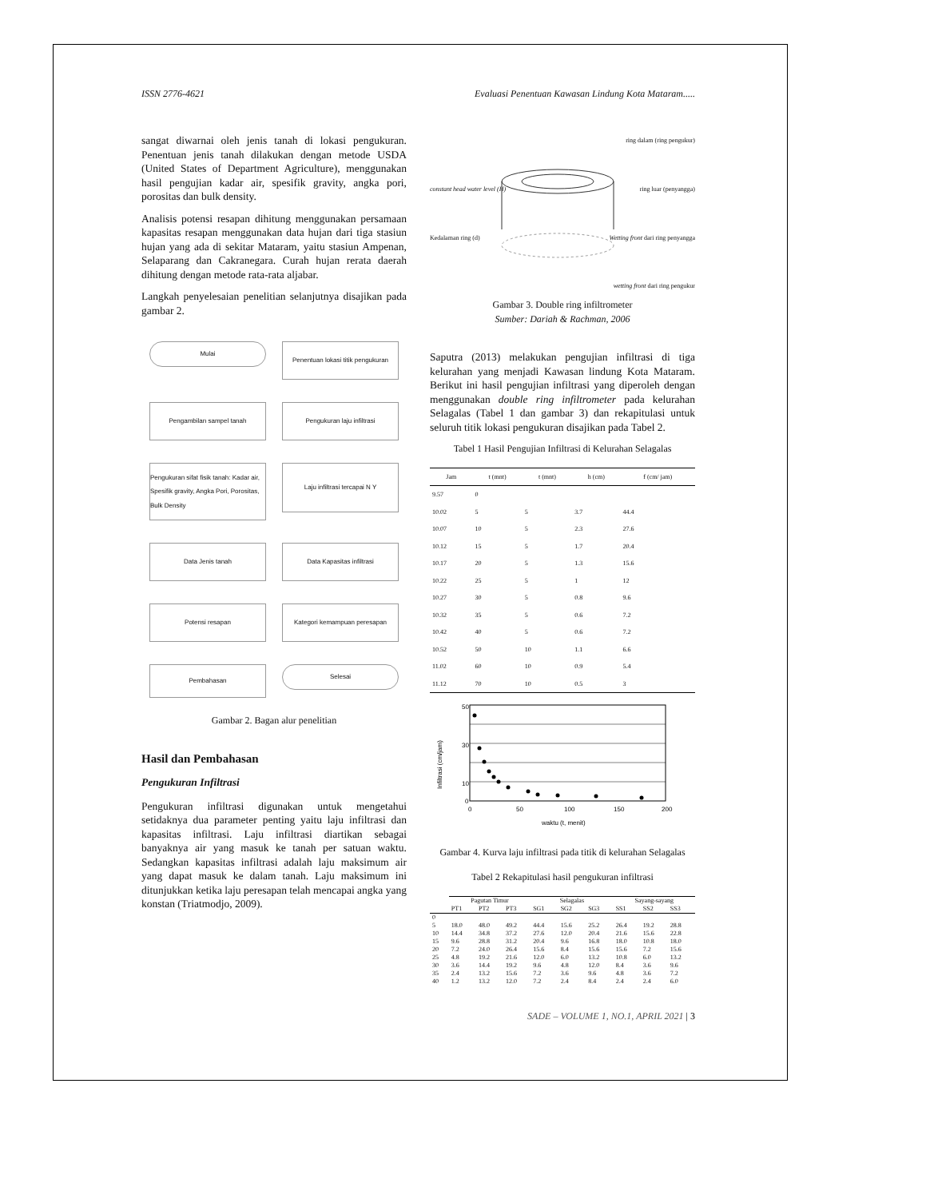ISSN 2776-4621 Evaluasi Penentuan Kawasan Lindung Kota Mataram.....
sangat diwarnai oleh jenis tanah di lokasi pengukuran. Penentuan jenis tanah dilakukan dengan metode USDA (United States of Department Agriculture), menggunakan hasil pengujian kadar air, spesifik gravity, angka pori, porositas dan bulk density.
Analisis potensi resapan dihitung menggunakan persamaan kapasitas resapan menggunakan data hujan dari tiga stasiun hujan yang ada di sekitar Mataram, yaitu stasiun Ampenan, Selaparang dan Cakranegara. Curah hujan rerata daerah dihitung dengan metode rata-rata aljabar.
Langkah penyelesaian penelitian selanjutnya disajikan pada gambar 2.
Mulai
Penentuan lokasi titik pengukuran
Pengambilan sampel tanah
Pengukuran laju infiltrasi
Pengukuran sifat fisik tanah: Kadar air, Spesifik gravity, Angka Pori, Porositas, Bulk Density
Laju infiltrasi tercapai N Y
Data Jenis tanah
Data Kapasitas infiltrasi
Potensi resapan
Kategori kemampuan peresapan
Pembahasan
Selesai
Gambar 2. Bagan alur penelitian
Hasil dan Pembahasan
Pengukuran Infiltrasi
Pengukuran infiltrasi digunakan untuk mengetahui setidaknya dua parameter penting yaitu laju infiltrasi dan kapasitas infiltrasi. Laju infiltrasi diartikan sebagai banyaknya air yang masuk ke tanah per satuan waktu. Sedangkan kapasitas infiltrasi adalah laju maksimum air yang dapat masuk ke dalam tanah. Laju maksimum ini ditunjukkan ketika laju peresapan telah mencapai angka yang konstan (Triatmodjo, 2009).
ring dalam (ring pengukur)
constant head water level (H) ring luar (penyangga)
Kedalaman ring (d) Wetting front dari ring penyangga
wetting front dari ring pengukur
Gambar 3. Double ring infiltrometer
Sumber: Dariah & Rachman, 2006
Saputra (2013) melakukan pengujian infiltrasi di tiga kelurahan yang menjadi Kawasan lindung Kota Mataram. Berikut ini hasil pengujian infiltrasi yang diperoleh dengan menggunakan double ring infiltrometer pada kelurahan Selagalas (Tabel 1 dan gambar 3) dan rekapitulasi untuk seluruh titik lokasi pengukuran disajikan pada Tabel 2.
Tabel 1 Hasil Pengujian Infiltrasi di Kelurahan Selagalas
| Jam | t (mnt) | t (mnt) | h (cm) | f (cm/ jam) |
| --- | --- | --- | --- | --- |
| 9.57 | 0 | | | |
| 10.02 | 5 | 5 | 3.7 | 44.4 |
| 10.07 | 10 | 5 | 2.3 | 27.6 |
| 10.12 | 15 | 5 | 1.7 | 20.4 |
| 10.17 | 20 | 5 | 1.3 | 15.6 |
| 10.22 | 25 | 5 | 1 | 12 |
| 10.27 | 30 | 5 | 0.8 | 9.6 |
| 10.32 | 35 | 5 | 0.6 | 7.2 |
| 10.42 | 40 | 5 | 0.6 | 7.2 |
| 10.52 | 50 | 10 | 1.1 | 6.6 |
| 11.02 | 60 | 10 | 0.9 | 5.4 |
| 11.12 | 70 | 10 | 0.5 | 3 |
50
30
10
0
0
50
100
150
200
waktu (t, menit)
Infiltrasi (cm/jam)
Gambar 4. Kurva laju infiltrasi pada titik di kelurahan Selagalas
Tabel 2 Rekapitulasi hasil pengukuran infiltrasi
| | Pagutan Timur | | | Selagalas | | | Sayang-sayang | | |
| --- | --- | --- | --- | --- | --- | --- | --- | --- | --- |
| | PT1 | PT2 | PT3 | SG1 | SG2 | SG3 | SS1 | SS2 | SS3 |
| 0 | | | | | | | | | |
| 5 | 18.0 | 48.0 | 49.2 | 44.4 | 15.6 | 25.2 | 26.4 | 19.2 | 28.8 |
| 10 | 14.4 | 34.8 | 37.2 | 27.6 | 12.0 | 20.4 | 21.6 | 15.6 | 22.8 |
| 15 | 9.6 | 28.8 | 31.2 | 20.4 | 9.6 | 16.8 | 18.0 | 10.8 | 18.0 |
| 20 | 7.2 | 24.0 | 26.4 | 15.6 | 8.4 | 15.6 | 15.6 | 7.2 | 15.6 |
| 25 | 4.8 | 19.2 | 21.6 | 12.0 | 6.0 | 13.2 | 10.8 | 6.0 | 13.2 |
| 30 | 3.6 | 14.4 | 19.2 | 9.6 | 4.8 | 12.0 | 8.4 | 3.6 | 9.6 |
| 35 | 2.4 | 13.2 | 15.6 | 7.2 | 3.6 | 9.6 | 4.8 | 3.6 | 7.2 |
| 40 | 1.2 | 13.2 | 12.0 | 7.2 | 2.4 | 8.4 | 2.4 | 2.4 | 6.0 |
SADE – VOLUME 1, NO.1, APRIL 2021 | 3